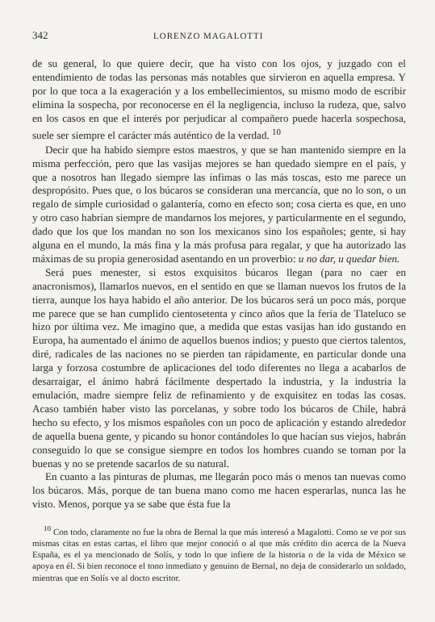342 LORENZO MAGALOTTI
de su general, lo que quiere decir, que ha visto con los ojos, y juzgado con el entendimiento de todas las personas más notables que sirvieron en aquella empresa. Y por lo que toca a la exageración y a los embellecimientos, su mismo modo de escribir elimina la sospecha, por reconocerse en él la negligencia, incluso la rudeza, que, salvo en los casos en que el interés por perjudicar al compañero puede hacerla sospechosa, suele ser siempre el carácter más auténtico de la verdad. <sup>10</sup>
Decir que ha habido siempre estos maestros, y que se han mantenido siempre en la misma perfección, pero que las vasijas mejores se han quedado siempre en el país, y que a nosotros han llegado siempre las ínfimas o las más toscas, esto me parece un despropósito. Pues que, o los búcaros se consideran una mercancía, que no lo son, o un regalo de simple curiosidad o galantería, como en efecto son; cosa cierta es que, en uno y otro caso habrían siempre de mandarnos los mejores, y particularmente en el segundo, dado que los que los mandan no son los mexicanos sino los españoles; gente, si hay alguna en el mundo, la más fina y la más profusa para regalar, y que ha autorizado las máximas de su propia generosidad asentando en un proverbio: u no dar, u quedar bien.
Será pues menester, si estos exquisitos búcaros llegan (para no caer en anacronismos), llamarlos nuevos, en el sentido en que se llaman nuevos los frutos de la tierra, aunque los haya habido el año anterior. De los búcaros será un poco más, porque me parece que se han cumplido cientosetenta y cinco años que la feria de Tlateluco se hizo por última vez. Me imagino que, a medida que estas vasijas han ido gustando en Europa, ha aumentado el ánimo de aquellos buenos indios; y puesto que ciertos talentos, diré, radicales de las naciones no se pierden tan rápidamente, en particular donde una larga y forzosa costumbre de aplicaciones del todo diferentes no llega a acabarlos de desarraigar, el ánimo habrá fácilmente despertado la industria, y la industria la emulación, madre siempre feliz de refinamiento y de exquisitez en todas las cosas. Acaso también haber visto las porcelanas, y sobre todo los búcaros de Chile, habrá hecho su efecto, y los mismos españoles con un poco de aplicación y estando alrededor de aquella buena gente, y picando su honor contándoles lo que hacían sus viejos, habrán conseguido lo que se consigue siempre en todos los hombres cuando se toman por la buenas y no se pretende sacarlos de su natural.
En cuanto a las pinturas de plumas, me llegarán poco más o menos tan nuevas como los búcaros. Más, porque de tan buena mano como me hacen esperarlas, nunca las he visto. Menos, porque ya se sabe que ésta fue la
<sup>10</sup> Con todo, claramente no fue la obra de Bernal la que más interesó a Magalotti. Como se ve por sus mismas citas en estas cartas, el libro que mejor conoció o al que más crédito dio acerca de la Nueva España, es el ya mencionado de Solís, y todo lo que infiere de la historia o de la vida de México se apoya en él. Si bien reconoce el tono inmediato y genuino de Bernal, no deja de considerarlo un soldado, mientras que en Solís ve al docto escritor.